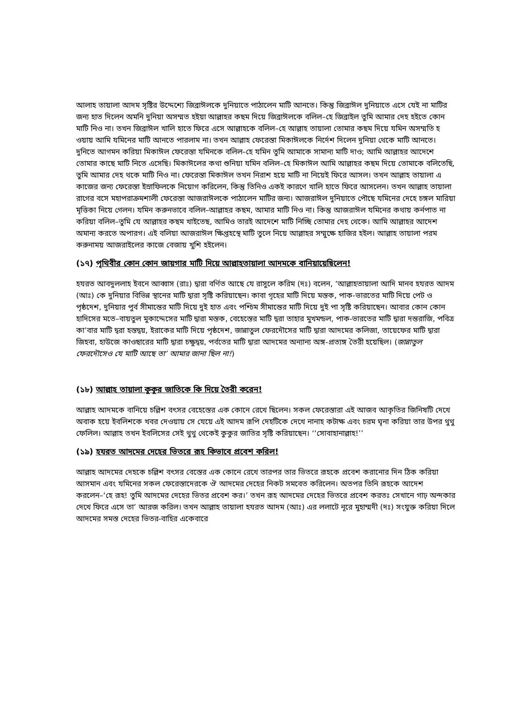আলাহ তায়ালা আদম সৃষ্টির উদ্দেশ্যে জিব্রাঈলকে দুনিয়াতে পাঠালেন মাটি আনতে। কিন্তু জিব্রাঈল দুনিয়াতে এসে যেই না মাটির জন্য হাত দিলেন অমনি দুনিয়া অসম্মত হইয়া আল্লাহর কছম দিয়ে জিব্রাঈলকে বলিল–হে জিব্রাইল তুমি আমার দেহ হইতে কোন মাটি নিও না। তখন জিব্রাঈল খালি হাতে ফিরে এসে আল্লাহকে বলিল–হে আল্লাহ তায়ালা তোমার কছম দিয়ে যমিন অসম্মতি হ ওয়ায় আমি যমিনের মাটি আনতে পারলাম না। তখন আল্লাহ ফেরেস্তা মিকাঈলকে নির্দেশ দিলেন দুনিয়া থেকে মাটি আনতে। দুনিতে আগমন করিয়া মিকাঈল ফেরেস্তা যমিনকে বলিল–হে যমিন তুমি আমাকে সামান্য মাটি দাও; আমি আল্লাহর আদেশে তোমার কাছে মাটি নিতে এসেছি। মিকাঈলের কথা শুনিয়া যমিন বলিল–হে মিকাঈল আমি আল্লাহর কছম দিয়ে তোমাকে বলিতেছি, তুমি আমার দেহ থকে মাটি নিও না। ফেরেস্তা মিকাঈল তখন নিরাশ হয়ে মাটি না নিয়েই ফিরে আসল। তখন আল্লাহ তায়ালা এ কাজের জন্য ফেরেস্তা ইস্রাফিলকে নিয়োগ করিলেন, কিন্তু তিনিও একই কারণে খালি হাতে ফিরে আসলেন। তখন আল্লাহ তায়ালা রাগের বসে মহাপরাক্রমশালী ফেরেস্তা আজরাঈলকে পাঠালেন মাটির জন্য। আজরাঈল দুনিয়াতে পৌছে যমিনের দেহে চঙ্গল মারিয়া মৃত্তিকা নিয়ে গেলন। যমিন করুনভাবে বলিল–আল্লাহর কছম, আমার মাটি নিও না। কিন্তু আজরাঈল যমিনের কথায় কর্নপাত না করিয়া বলিল–তুমি যে আল্লাহর কছম খাইতেছ, আমিও তারই আদেশে মাটি নিচ্ছি তোমার দেহ থেকে। আমি আল্লাহর আদেশ অমান্য করতে অপারগ। এই বলিয়া আজরাঈল ক্ষিপ্তহস্থে মাটি তুলে নিয়ে আল্লাহর সম্মুক্ষে হাজির হইল। আল্লাহ তায়ালা পরম করুনাময় আজরাইলের কাজে বেজায় খুশি হইলেন।
(১৭) পৃথিবীর কোন কোন জায়গার মাটি দিয়ে আল্লাহতায়ালা আদমকে বানিয়ায়েছিলেন!
হযরত আবদুললাহ ইবনে আব্বাস (রাঃ) দ্বারা বর্ণিত আছে যে রাসুলে করিম (দঃ) বলেন, ‘আল্লাহতায়ালা আদি মানব হযরত আদম (আঃ) কে দুনিয়ার বিভিন্ন স্থানের মাটি দ্বারা সৃষ্টি করিয়াছেন। কাবা গৃহের মাটি দিয়ে মস্তক, পাক-ভারতের মাটি দিয়ে পেট ও পৃষ্ঠদেশ, দুনিয়ার পুর্ব সীমান্তের মাটি দিয়ে দুই হাত এবং পশ্চিম সীমান্তের মাটি দিয়ে দুই পা সৃষ্টি করিয়াছেন। আবার কোন কোন হাদিসের মতে–বায়তুল মুকাদ্দেসের মাটি দ্বারা মস্তক, বেহেস্তের মাটি দ্বরা তাহার মুখমন্ডল, পাক-ভারতের মাটি দ্বারা দন্তরাজি, পবিত্র কা’বার মাটি দ্বরা হস্তদ্বয়, ইরাকের মাটি দিয়ে পৃষ্ঠদেশ, জান্নাতুল ফেরদৌসের মাটি দ্বারা আদমের কলিজা, তায়েফের মাটি দ্বারা জিহবা, হাউজে কাওছারের মাটি দ্বারা চক্ষুদ্বয়, পর্বতের মাটি দ্বারা আদমের অন্যান্য অঙ্গ-প্রত্যঙ্গ তৈরী হয়েছিল। (জান্নাতুল ফেরদৌসেও যে মাটি আছে তা’ আমার জানা ছিল না!)
(১৮) আল্লাহ তায়ালা কুকুর জাতিকে কি দিয়ে তৈরী করেন!
আল্লাহ আদমকে বানিয়ে চল্লিশ বৎসর বেহেস্তের এক কোনে রেখে ছিলেন। সকল ফেরেস্তারা এই আজব আকৃতির জিনিষটি দেখে অবাক হয়ে ইবলিশকে খবর দেওয়ায় সে যেয়ে এই আদম রূপি দেহটিকে দেখে নানাহ কটাক্ষ এবং চরম ঘৃনা করিয়া তার উপর থুথু ফেলিল। আল্লাহ তখন ইবলিসের সেই থুথু থেকেই কুকুর জাতির সৃষ্টি করিয়াছেন। ‘‘সোবাহানাল্লাহ!’’
(১৯) হযরত আদমের দেহের ভিতরে রূহ কিভাবে প্রবেশ করিল!
আল্লাহ আদমের দেহকে চল্লিশ বৎসর বেস্তের এক কোনে রেখে তারপর তার ভিতরে রূহকে প্রবেশ করানোর দিন ঠিক করিয়া আসমান এবং যমিনের সকল ফেরেস্তাদেরকে ঔ আদমের দেহের নিকট সমবেত করিলেন। অতপর তিনি রূহকে আদেশ করলেন–‘হে রূহ! তুমি আদমের দেহের ভিতর প্রবেশ কর।’ তখন রূহ আদমের দেহের ভিতরে প্রবেশ করতঃ সেখানে গাঢ় অন্দকার দেখে ফিরে এসে তা’ আরজ করিল। তখন আল্লাহ তায়ালা হযরত আদম (আঃ) এর ললাটে নূরে মুহাম্মদী (দঃ) সংযুক্ত করিয়া দিলে আদমের সমস্ত দেহের ভিতর-বাহির একেবারে